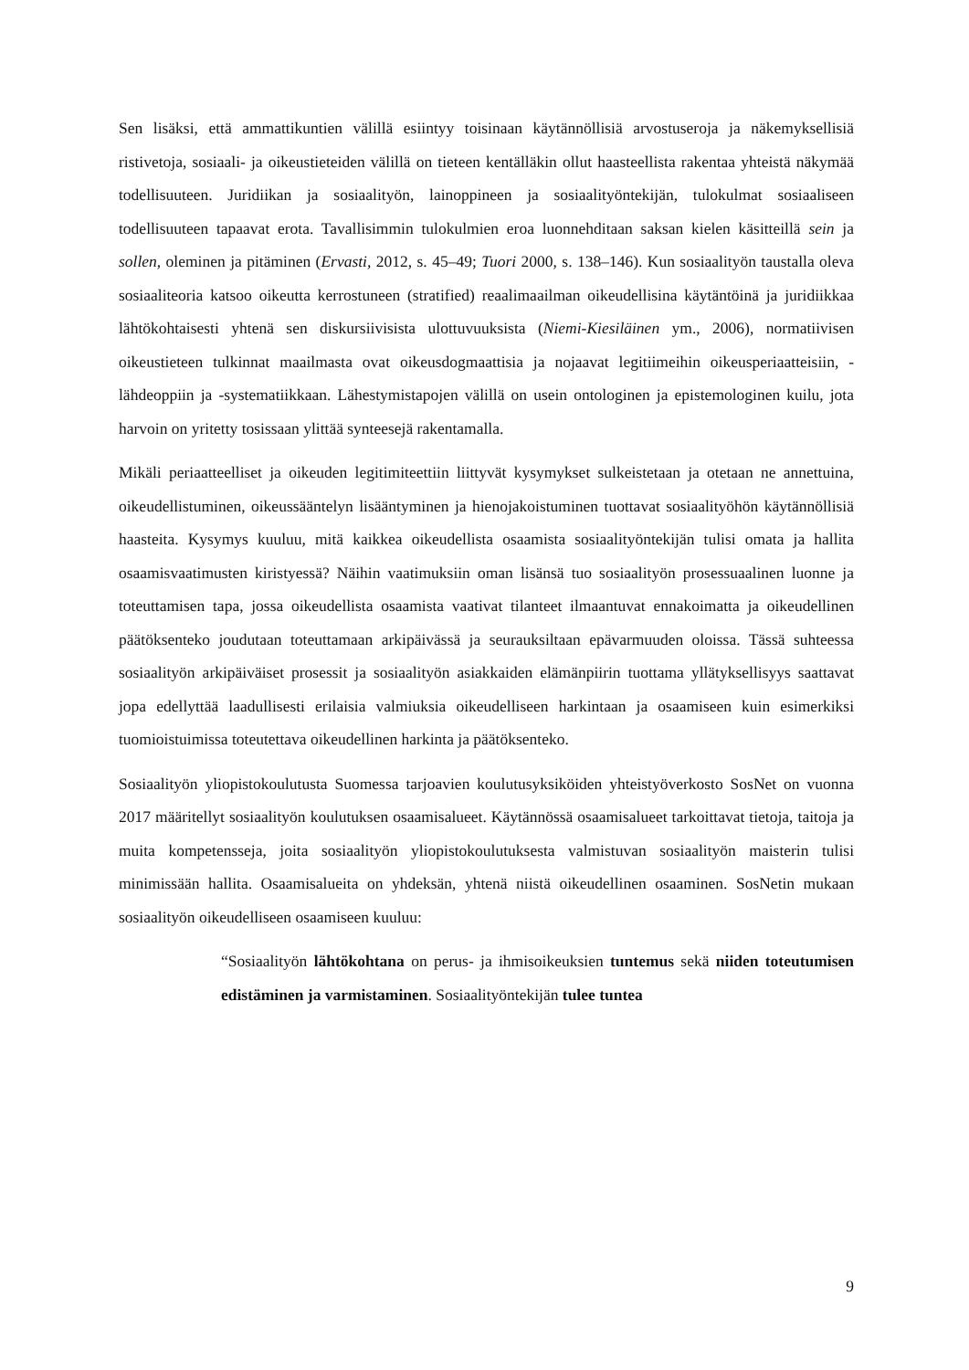Sen lisäksi, että ammattikuntien välillä esiintyy toisinaan käytännöllisiä arvostuseroja ja näkemyksellisiä ristivetoja, sosiaali- ja oikeustieteiden välillä on tieteen kentälläkin ollut haasteellista rakentaa yhteistä näkymää todellisuuteen. Juridiikan ja sosiaalityön, lainoppineen ja sosiaalityöntekijän, tulokulmat sosiaaliseen todellisuuteen tapaavat erota. Tavallisimmin tulokulmien eroa luonnehditaan saksan kielen käsitteillä sein ja sollen, oleminen ja pitäminen (Ervasti, 2012, s. 45–49; Tuori 2000, s. 138–146). Kun sosiaalityön taustalla oleva sosiaaliteoria katsoo oikeutta kerrostuneen (stratified) reaalimaailman oikeudellisina käytäntöinä ja juridiikkaa lähtökohtaisesti yhtenä sen diskursiivisista ulottuvuuksista (Niemi-Kiesiläinen ym., 2006), normatiivisen oikeustieteen tulkinnat maailmasta ovat oikeusdogmaattisia ja nojaavat legitiimeihin oikeusperiaatteisiin, -lähdeoppiin ja -systematiikkaan. Lähestymistapojen välillä on usein ontologinen ja epistemologinen kuilu, jota harvoin on yritetty tosissaan ylittää synteesejä rakentamalla.
Mikäli periaatteelliset ja oikeuden legitimiteettiin liittyvät kysymykset sulkeistetaan ja otetaan ne annettuina, oikeudellistuminen, oikeussääntelyn lisääntyminen ja hienojakoistuminen tuottavat sosiaalityöhön käytännöllisiä haasteita. Kysymys kuuluu, mitä kaikkea oikeudellista osaamista sosiaalityöntekijän tulisi omata ja hallita osaamisvaatimusten kiristyessä? Näihin vaatimuksiin oman lisänsä tuo sosiaalityön prosessuaalinen luonne ja toteuttamisen tapa, jossa oikeudellista osaamista vaativat tilanteet ilmaantuvat ennakoimatta ja oikeudellinen päätöksenteko joudutaan toteuttamaan arkipäivässä ja seurauksiltaan epävarmuuden oloissa. Tässä suhteessa sosiaalityön arkipäiväiset prosessit ja sosiaalityön asiakkaiden elämänpiirin tuottama yllätyksellisyys saattavat jopa edellyttää laadullisesti erilaisia valmiuksia oikeudelliseen harkintaan ja osaamiseen kuin esimerkiksi tuomioistuimissa toteutettava oikeudellinen harkinta ja päätöksenteko.
Sosiaalityön yliopistokoulutusta Suomessa tarjoavien koulutusyksiköiden yhteistyöverkosto SosNet on vuonna 2017 määritellyt sosiaalityön koulutuksen osaamisalueet. Käytännössä osaamisalueet tarkoittavat tietoja, taitoja ja muita kompetensseja, joita sosiaalityön yliopistokoulutuksesta valmistuvan sosiaalityön maisterin tulisi minimissään hallita. Osaamisalueita on yhdeksän, yhtenä niistä oikeudellinen osaaminen. SosNetin mukaan sosiaalityön oikeudelliseen osaamiseen kuuluu:
“Sosiaalityön lähtökohtana on perus- ja ihmisoikeuksien tuntemus sekä niiden toteutumisen edistäminen ja varmistaminen. Sosiaalityöntekijän tulee tuntea
9